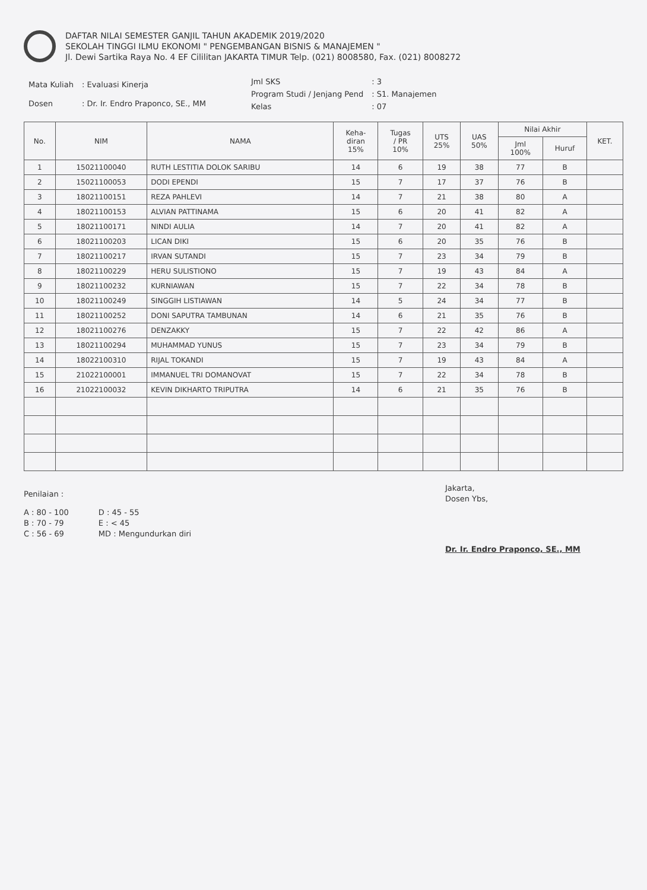DAFTAR NILAI SEMESTER GANJIL TAHUN AKADEMIK 2019/2020
SEKOLAH TINGGI ILMU EKONOMI " PENGEMBANGAN BISNIS & MANAJEMEN "
Jl. Dewi Sartika Raya No. 4 EF Cililitan JAKARTA TIMUR Telp. (021) 8008580, Fax. (021) 8008272
| Mata Kuliah | : Evaluasi Kinerja |
| Dosen | : Dr. Ir. Endro Praponco, SE., MM |
| Jml SKS | : 3 |
| Program Studi / Jenjang Pend | : S1. Manajemen |
| Kelas | : 07 |
| No. | NIM | NAMA | Keha- diran 15% | Tugas / PR 10% | UTS 25% | UAS 50% | Nilai Akhir | | KET. |
| --- | --- | --- | --- | --- | --- | --- | --- | --- | --- |
| | | | | | | | Jml 100% | Huruf | |
| 1 | 15021100040 | RUTH LESTITIA DOLOK SARIBU | 14 | 6 | 19 | 38 | 77 | B | |
| 2 | 15021100053 | DODI EPENDI | 15 | 7 | 17 | 37 | 76 | B | |
| 3 | 18021100151 | REZA PAHLEVI | 14 | 7 | 21 | 38 | 80 | A | |
| 4 | 18021100153 | ALVIAN PATTINAMA | 15 | 6 | 20 | 41 | 82 | A | |
| 5 | 18021100171 | NINDI AULIA | 14 | 7 | 20 | 41 | 82 | A | |
| 6 | 18021100203 | LICAN DIKI | 15 | 6 | 20 | 35 | 76 | B | |
| 7 | 18021100217 | IRVAN SUTANDI | 15 | 7 | 23 | 34 | 79 | B | |
| 8 | 18021100229 | HERU SULISTIONO | 15 | 7 | 19 | 43 | 84 | A | |
| 9 | 18021100232 | KURNIAWAN | 15 | 7 | 22 | 34 | 78 | B | |
| 10 | 18021100249 | SINGGIH LISTIAWAN | 14 | 5 | 24 | 34 | 77 | B | |
| 11 | 18021100252 | DONI SAPUTRA TAMBUNAN | 14 | 6 | 21 | 35 | 76 | B | |
| 12 | 18021100276 | DENZAKKY | 15 | 7 | 22 | 42 | 86 | A | |
| 13 | 18021100294 | MUHAMMAD YUNUS | 15 | 7 | 23 | 34 | 79 | B | |
| 14 | 18022100310 | RIJAL TOKANDI | 15 | 7 | 19 | 43 | 84 | A | |
| 15 | 21022100001 | IMMANUEL TRI DOMANOVAT | 15 | 7 | 22 | 34 | 78 | B | |
| 16 | 21022100032 | KEVIN DIKHARTO TRIPUTRA | 14 | 6 | 21 | 35 | 76 | B | |
Penilaian :
A : 80 - 100
B : 70 - 79
C : 56 - 69
D : 45 - 55
E : < 45
MD : Mengundurkan diri
Jakarta,
Dosen Ybs,
Dr. Ir. Endro Praponco, SE., MM